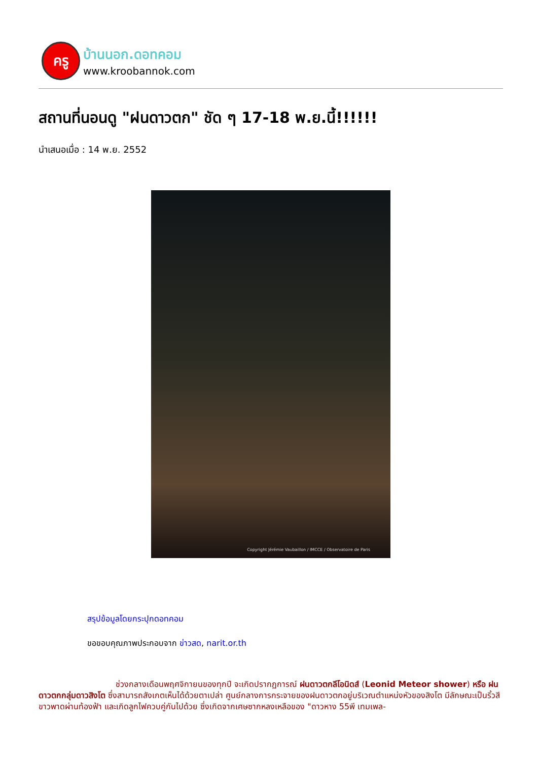ครู
บ้านนอก.ดอทคอม
www.kroobannok.com
สถานที่นอนดู "ฝนดาวตก" ชัด ๆ 17-18 พ.ย.นี้!!!!!!
นำเสนอเมื่อ : 14 พ.ย. 2552
Copyright Jérémie Vaubaillon / IMCCE / Observatoire de Paris
สรุปข้อมูลโดยกระปุกดอทคอม
ขอขอบคุณภาพประกอบจาก ข่าวสด, narit.or.th
ช่วงกลางเดือนพฤศจิกายนของทุกปี จะเกิดปรากฏการณ์ ฝนดาวตกลีโอนิดส์ (Leonid Meteor shower) หรือ ฝนดาวตกกลุ่มดาวสิงโต ซึ่งสามารถสังเกตเห็นได้ด้วยตาเปล่า ศูนย์กลางการกระจายของฝนดาวตกอยู่บริเวณตำแหน่งหัวของสิงโต มีลักษณะเป็นริ้วสีขาวพาดผ่านท้องฟ้า และเกิดลูกไฟควบคู่กันไปด้วย ซึ่งเกิดจากเศษซากหลงเหลือของ "ดาวหาง 55พี เทมเพล-